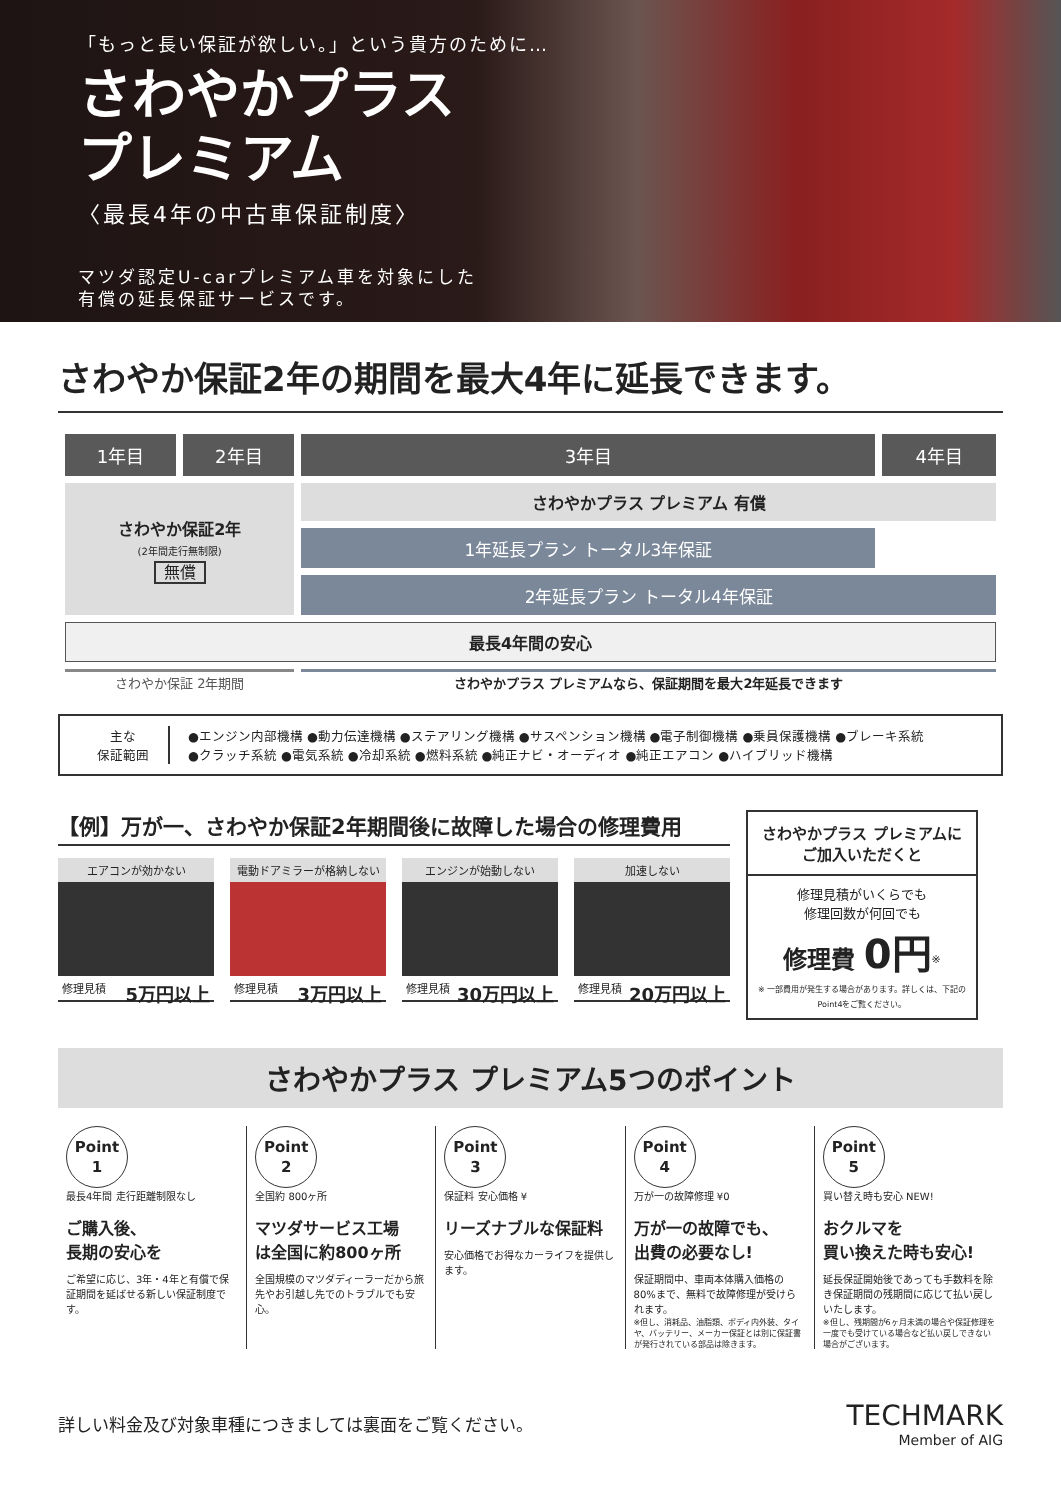「もっと長い保証が欲しい。」という貴方のために…
さわやかプラス
プレミアム
〈最長4年の中古車保証制度〉
マツダ認定U-carプレミアム車を対象にした
有償の延長保証サービスです。
さわやか保証2年の期間を最大4年に延長できます。
| 1年目 | 2年目 | 3年目 | 4年目 |
| --- | --- | --- | --- |
| さわやか保証2年 (2年間走行無制限) 無償 | | さわやかプラス プレミアム 有償 | |
| | | 1年延長プラン トータル3年保証 | |
| | | 2年延長プラン トータル4年保証 | |
| 最長4年間の安心 | | | |
| さわやか保証 2年期間 | | さわやかプラス プレミアムなら、保証期間を最大2年延長できます | |
主な
保証範囲
●エンジン内部機構 ●動力伝達機構 ●ステアリング機構 ●サスペンション機構 ●電子制御機構 ●乗員保護機構 ●ブレーキ系統
●クラッチ系統 ●電気系統 ●冷却系統 ●燃料系統 ●純正ナビ・オーディオ ●純正エアコン ●ハイブリッド機構
【例】万が一、さわやか保証2年期間後に故障した場合の修理費用
エアコンが効かない
修理見積 5万円以上
電動ドアミラーが格納しない
修理見積 3万円以上
エンジンが始動しない
修理見積 30万円以上
加速しない
修理見積 20万円以上
さわやかプラス プレミアムに
ご加入いただくと
修理見積がいくらでも
修理回数が何回でも
修理費 0円<sup>※</sup>
※ 一部費用が発生する場合があります。詳しくは、下記のPoint4をご覧ください。
さわやかプラス プレミアム5つのポイント
Point
1
最長4年間 走行距離制限なし
ご購入後、
長期の安心を
ご希望に応じ、3年・4年と有償で保証期間を延ばせる新しい保証制度です。
Point
2
全国約 800ヶ所
マツダサービス工場
は全国に約800ヶ所
全国規模のマツダディーラーだから旅先やお引越し先でのトラブルでも安心。
Point
3
保証料 安心価格 ¥
リーズナブルな保証料
安心価格でお得なカーライフを提供します。
Point
4
万が一の故障修理 ¥0
万が一の故障でも、
出費の必要なし!
保証期間中、車両本体購入価格の80%まで、無料で故障修理が受けられます。
※但し、消耗品、油脂類、ボディ内外装、タイヤ、バッテリー、メーカー保証とは別に保証書が発行されている部品は除きます。
Point
5
買い替え時も安心 NEW!
おクルマを
買い換えた時も安心!
延長保証開始後であっても手数料を除き保証期間の残期間に応じて払い戻しいたします。
※但し、残期間が6ヶ月未満の場合や保証修理を一度でも受けている場合など払い戻しできない場合がございます。
詳しい料金及び対象車種につきましては裏面をご覧ください。
TECHMARK
Member of AIG